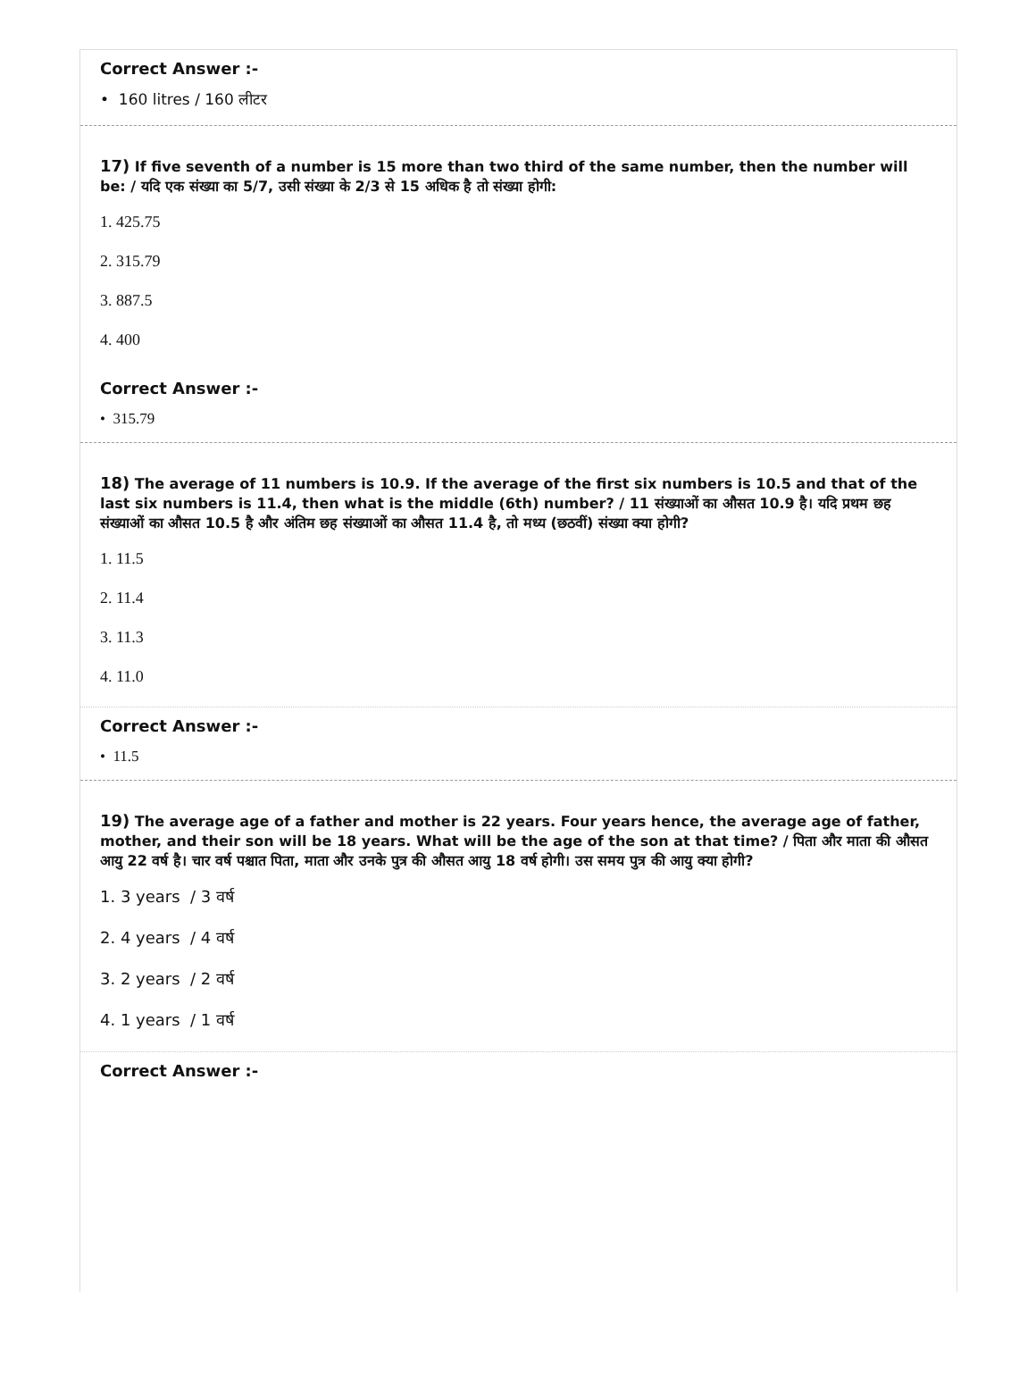Correct Answer :-
• 160 litres / 160 लीटर
17) If five seventh of a number is 15 more than two third of the same number, then the number will be: / यदि एक संख्या का 5/7, उसी संख्या के 2/3 से 15 अधिक है तो संख्या होगी:
1. 425.75
2. 315.79
3. 887.5
4. 400
Correct Answer :-
• 315.79
18) The average of 11 numbers is 10.9. If the average of the first six numbers is 10.5 and that of the last six numbers is 11.4, then what is the middle (6th) number? / 11 संख्याओं का औसत 10.9 है। यदि प्रथम छह संख्याओं का औसत 10.5 है और अंतिम छह संख्याओं का औसत 11.4 है, तो मध्य (छठवीं) संख्या क्या होगी?
1. 11.5
2. 11.4
3. 11.3
4. 11.0
Correct Answer :-
• 11.5
19) The average age of a father and mother is 22 years. Four years hence, the average age of father, mother, and their son will be 18 years. What will be the age of the son at that time? / पिता और माता की औसत आयु 22 वर्ष है। चार वर्ष पश्चात पिता, माता और उनके पुत्र की औसत आयु 18 वर्ष होगी। उस समय पुत्र की आयु क्या होगी?
1. 3 years / 3 वर्ष
2. 4 years / 4 वर्ष
3. 2 years / 2 वर्ष
4. 1 years / 1 वर्ष
Correct Answer :-